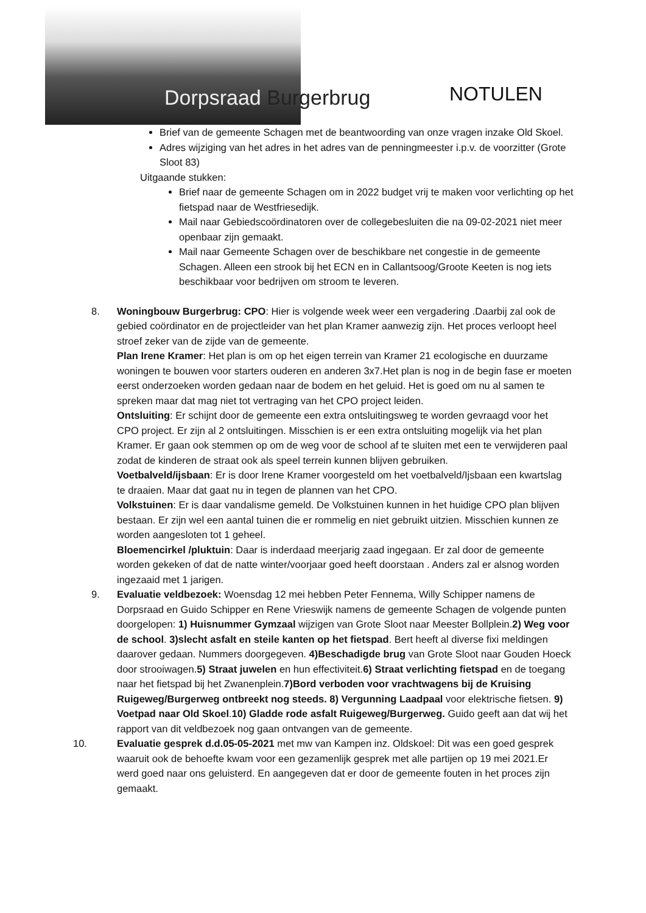Dorpsraad Burgerbrug NOTULEN
Brief van de gemeente Schagen met de beantwoording van onze vragen inzake Old Skoel.
Adres wijziging van het adres in het adres van de penningmeester i.p.v. de voorzitter (Grote Sloot 83)
Uitgaande stukken:
Brief naar de gemeente Schagen om in 2022 budget vrij te maken voor verlichting op het fietspad naar de Westfriesedijk.
Mail naar Gebiedscoördinatoren over de collegebesluiten die na 09-02-2021 niet meer openbaar zijn gemaakt.
Mail naar Gemeente Schagen over de beschikbare net congestie in de gemeente Schagen. Alleen een strook bij het ECN en in Callantsoog/Groote Keeten is nog iets beschikbaar voor bedrijven om stroom te leveren.
8. Woningbouw Burgerbrug: CPO: Hier is volgende week weer een vergadering .Daarbij zal ook de gebied coördinator en de projectleider van het plan Kramer aanwezig zijn. Het proces verloopt heel stroef zeker van de zijde van de gemeente.
Plan Irene Kramer: Het plan is om op het eigen terrein van Kramer 21 ecologische en duurzame woningen te bouwen voor starters ouderen en anderen 3x7.Het plan is nog in de begin fase er moeten eerst onderzoeken worden gedaan naar de bodem en het geluid. Het is goed om nu al samen te spreken maar dat mag niet tot vertraging van het CPO project leiden.
Ontsluiting: Er schijnt door de gemeente een extra ontsluitingsweg te worden gevraagd voor het CPO project. Er zijn al 2 ontsluitingen. Misschien is er een extra ontsluiting mogelijk via het plan Kramer. Er gaan ook stemmen op om de weg voor de school af te sluiten met een te verwijderen paal zodat de kinderen de straat ook als speel terrein kunnen blijven gebruiken.
Voetbalveld/ijsbaan: Er is door Irene Kramer voorgesteld om het voetbalveld/Ijsbaan een kwartslag te draaien. Maar dat gaat nu in tegen de plannen van het CPO.
Volkstuinen: Er is daar vandalisme gemeld. De Volkstuinen kunnen in het huidige CPO plan blijven bestaan. Er zijn wel een aantal tuinen die er rommelig en niet gebruikt uitzien. Misschien kunnen ze worden aangesloten tot 1 geheel.
Bloemencirkel /pluktuin: Daar is inderdaad meerjarig zaad ingegaan. Er zal door de gemeente worden gekeken of dat de natte winter/voorjaar goed heeft doorstaan . Anders zal er alsnog worden ingezaaid met 1 jarigen.
9. Evaluatie veldbezoek: Woensdag 12 mei hebben Peter Fennema, Willy Schipper namens de Dorpsraad en Guido Schipper en Rene Vrieswijk namens de gemeente Schagen de volgende punten doorgelopen: 1) Huisnummer Gymzaal wijzigen van Grote Sloot naar Meester Bollplein.2) Weg voor de school. 3)slecht asfalt en steile kanten op het fietspad. Bert heeft al diverse fixi meldingen daarover gedaan. Nummers doorgegeven. 4)Beschadigde brug van Grote Sloot naar Gouden Hoeck door strooiwagen.5) Straat juwelen en hun effectiviteit.6) Straat verlichting fietspad en de toegang naar het fietspad bij het Zwanenplein.7)Bord verboden voor vrachtwagens bij de Kruising Ruigeweg/Burgerweg ontbreekt nog steeds. 8) Vergunning Laadpaal voor elektrische fietsen. 9) Voetpad naar Old Skoel.10) Gladde rode asfalt Ruigeweg/Burgerweg. Guido geeft aan dat wij het rapport van dit veldbezoek nog gaan ontvangen van de gemeente.
10. Evaluatie gesprek d.d.05-05-2021 met mw van Kampen inz. Oldskoel: Dit was een goed gesprek waaruit ook de behoefte kwam voor een gezamenlijk gesprek met alle partijen op 19 mei 2021.Er werd goed naar ons geluisterd. En aangegeven dat er door de gemeente fouten in het proces zijn gemaakt.